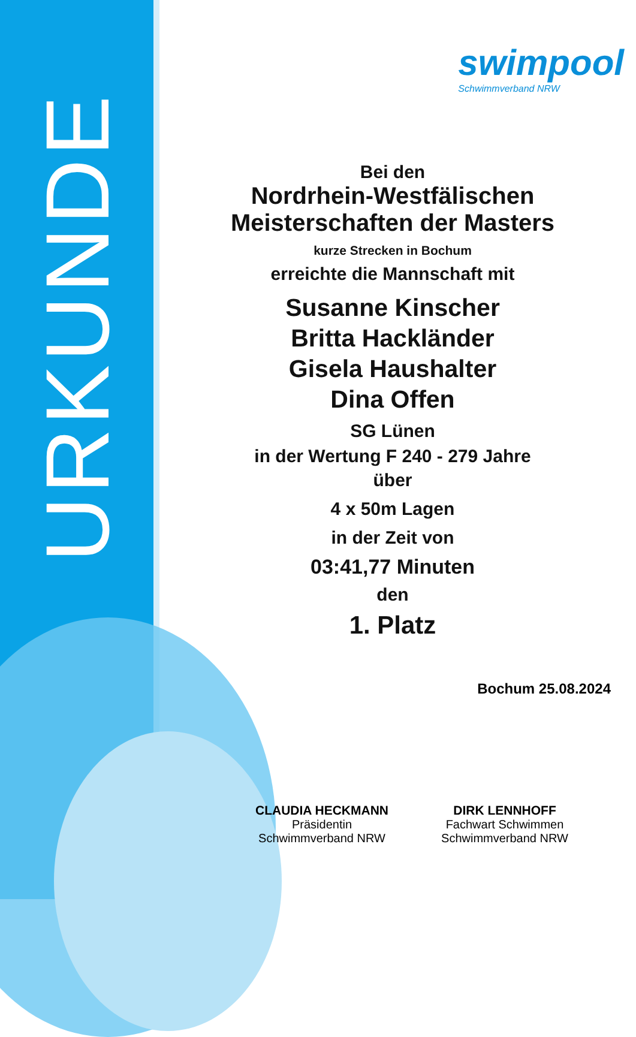URKUNDE
swimpool
Schwimmverband NRW
Bei den
Nordrhein-Westfälischen
Meisterschaften der Masters
kurze Strecken in Bochum
erreichte die Mannschaft mit
Susanne Kinscher
Britta Hackländer
Gisela Haushalter
Dina Offen
SG Lünen
in der Wertung F 240 - 279 Jahre
über
4 x 50m Lagen
in der Zeit von
03:41,77 Minuten
den
1. Platz
Bochum 25.08.2024
CLAUDIA HECKMANN
Präsidentin
Schwimmverband NRW
DIRK LENNHOFF
Fachwart Schwimmen
Schwimmverband NRW